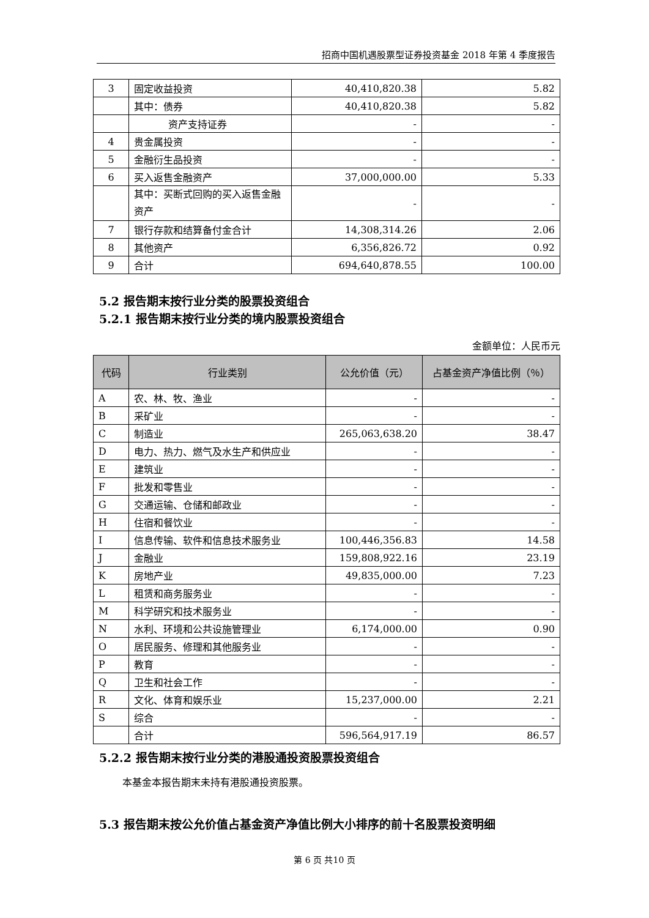招商中国机遇股票型证券投资基金 2018 年第 4 季度报告
| 3 | 固定收益投资 | 40,410,820.38 | 5.82 |
| | 其中：债券 | 40,410,820.38 | 5.82 |
| | 资产支持证券 | - | - |
| 4 | 贵金属投资 | - | - |
| 5 | 金融衍生品投资 | - | - |
| 6 | 买入返售金融资产 | 37,000,000.00 | 5.33 |
| | 其中：买断式回购的买入返售金融资产 | - | - |
| 7 | 银行存款和结算备付金合计 | 14,308,314.26 | 2.06 |
| 8 | 其他资产 | 6,356,826.72 | 0.92 |
| 9 | 合计 | 694,640,878.55 | 100.00 |
5.2 报告期末按行业分类的股票投资组合
5.2.1 报告期末按行业分类的境内股票投资组合
金额单位：人民币元
| 代码 | 行业类别 | 公允价值（元） | 占基金资产净值比例（％） |
| --- | --- | --- | --- |
| A | 农、林、牧、渔业 | - | - |
| B | 采矿业 | - | - |
| C | 制造业 | 265,063,638.20 | 38.47 |
| D | 电力、热力、燃气及水生产和供应业 | - | - |
| E | 建筑业 | - | - |
| F | 批发和零售业 | - | - |
| G | 交通运输、仓储和邮政业 | - | - |
| H | 住宿和餐饮业 | - | - |
| I | 信息传输、软件和信息技术服务业 | 100,446,356.83 | 14.58 |
| J | 金融业 | 159,808,922.16 | 23.19 |
| K | 房地产业 | 49,835,000.00 | 7.23 |
| L | 租赁和商务服务业 | - | - |
| M | 科学研究和技术服务业 | - | - |
| N | 水利、环境和公共设施管理业 | 6,174,000.00 | 0.90 |
| O | 居民服务、修理和其他服务业 | - | - |
| P | 教育 | - | - |
| Q | 卫生和社会工作 | - | - |
| R | 文化、体育和娱乐业 | 15,237,000.00 | 2.21 |
| S | 综合 | - | - |
| | 合计 | 596,564,917.19 | 86.57 |
5.2.2 报告期末按行业分类的港股通投资股票投资组合
本基金本报告期末未持有港股通投资股票。
5.3 报告期末按公允价值占基金资产净值比例大小排序的前十名股票投资明细
第 6 页 共10 页